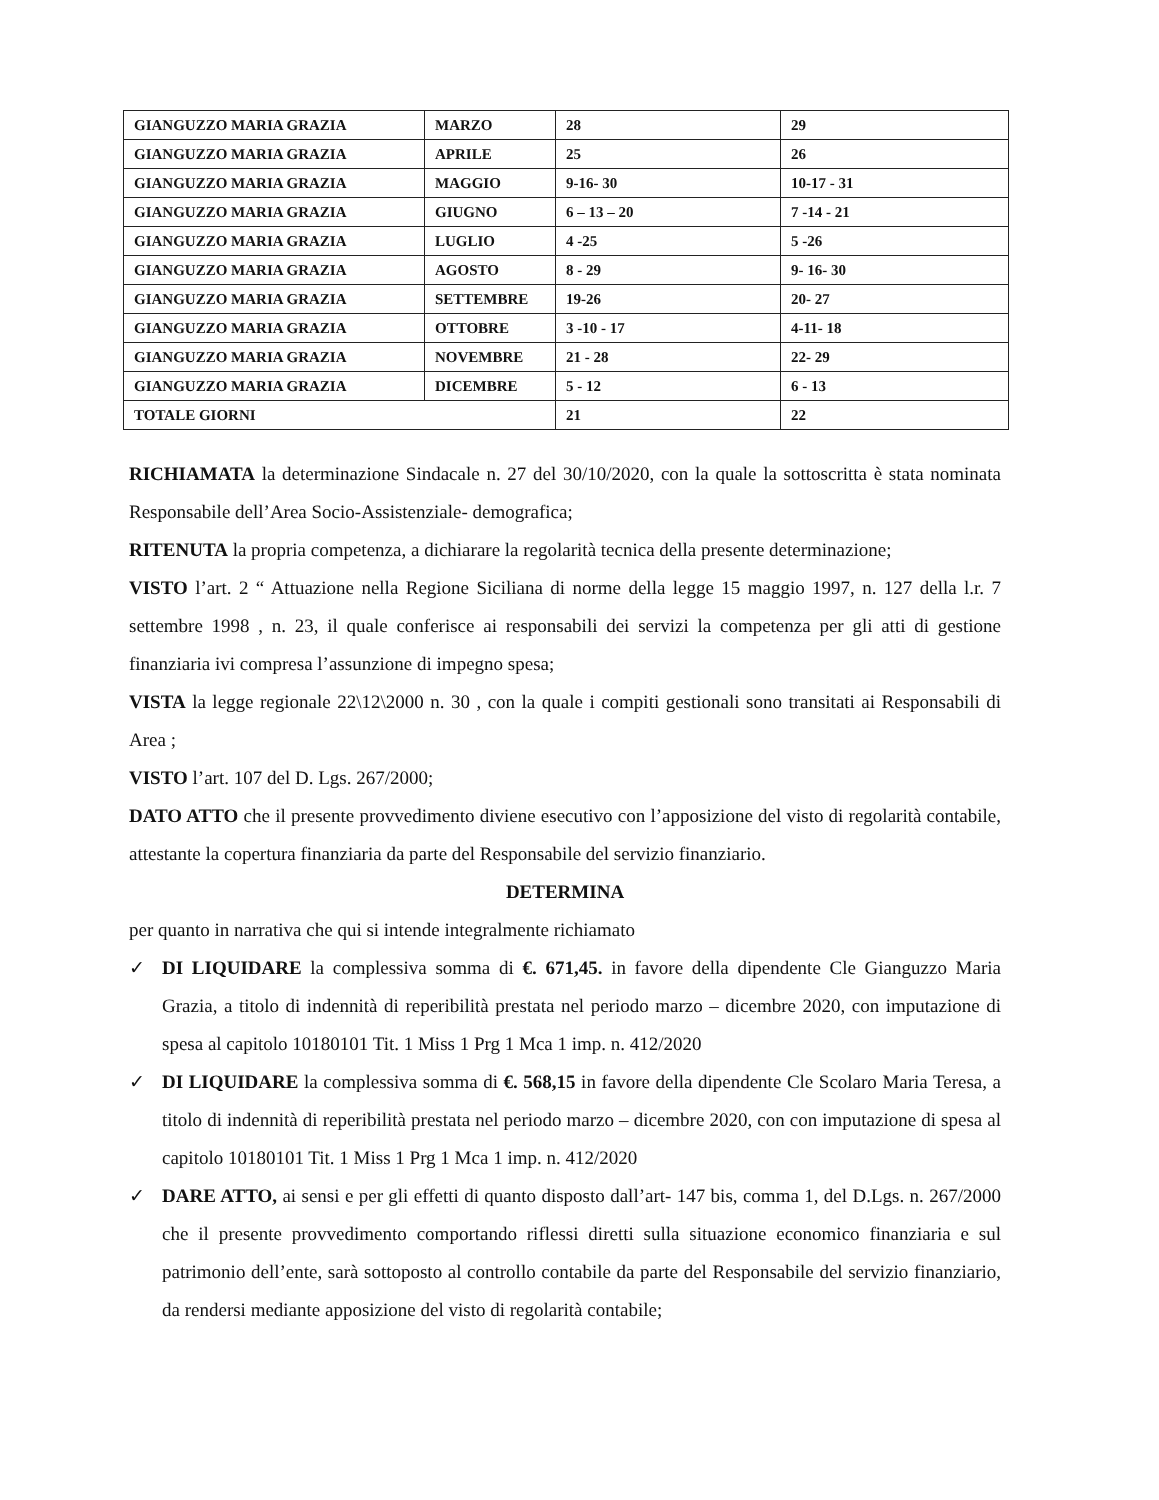| GIANGUZZO MARIA GRAZIA | MARZO | 28 | 29 |
| GIANGUZZO MARIA GRAZIA | APRILE | 25 | 26 |
| GIANGUZZO MARIA GRAZIA | MAGGIO | 9-16- 30 | 10-17 - 31 |
| GIANGUZZO MARIA GRAZIA | GIUGNO | 6 – 13 – 20 | 7 -14 - 21 |
| GIANGUZZO MARIA GRAZIA | LUGLIO | 4 -25 | 5 -26 |
| GIANGUZZO MARIA GRAZIA | AGOSTO | 8 - 29 | 9- 16- 30 |
| GIANGUZZO MARIA GRAZIA | SETTEMBRE | 19-26 | 20- 27 |
| GIANGUZZO MARIA GRAZIA | OTTOBRE | 3 -10 - 17 | 4-11- 18 |
| GIANGUZZO MARIA GRAZIA | NOVEMBRE | 21 - 28 | 22- 29 |
| GIANGUZZO MARIA GRAZIA | DICEMBRE | 5 - 12 | 6 - 13 |
| TOTALE GIORNI | | 21 | 22 |
RICHIAMATA la determinazione Sindacale n. 27 del 30/10/2020, con la quale la sottoscritta è stata nominata Responsabile dell’Area Socio-Assistenziale- demografica;
RITENUTA la propria competenza, a dichiarare la regolarità tecnica della presente determinazione;
VISTO l’art. 2 “ Attuazione nella Regione Siciliana di norme della legge 15 maggio 1997, n. 127 della l.r. 7 settembre 1998 , n. 23, il quale conferisce ai responsabili dei servizi la competenza per gli atti di gestione finanziaria ivi compresa l’assunzione di impegno spesa;
VISTA la legge regionale 22\12\2000 n. 30 , con la quale i compiti gestionali sono transitati ai Responsabili di Area ;
VISTO l’art. 107 del D. Lgs. 267/2000;
DATO ATTO che il presente provvedimento diviene esecutivo con l’apposizione del visto di regolarità contabile, attestante la copertura finanziaria da parte del Responsabile del servizio finanziario.
DETERMINA
per quanto in narrativa che qui si intende integralmente richiamato
✓ DI LIQUIDARE la complessiva somma di €. 671,45. in favore della dipendente Cle Gianguzzo Maria Grazia, a titolo di indennità di reperibilità prestata nel periodo marzo – dicembre 2020, con imputazione di spesa al capitolo 10180101 Tit. 1 Miss 1 Prg 1 Mca 1 imp. n. 412/2020
✓ DI LIQUIDARE la complessiva somma di €. 568,15 in favore della dipendente Cle Scolaro Maria Teresa, a titolo di indennità di reperibilità prestata nel periodo marzo – dicembre 2020, con con imputazione di spesa al capitolo 10180101 Tit. 1 Miss 1 Prg 1 Mca 1 imp. n. 412/2020
✓ DARE ATTO, ai sensi e per gli effetti di quanto disposto dall’art- 147 bis, comma 1, del D.Lgs. n. 267/2000 che il presente provvedimento comportando riflessi diretti sulla situazione economico finanziaria e sul patrimonio dell’ente, sarà sottoposto al controllo contabile da parte del Responsabile del servizio finanziario, da rendersi mediante apposizione del visto di regolarità contabile;